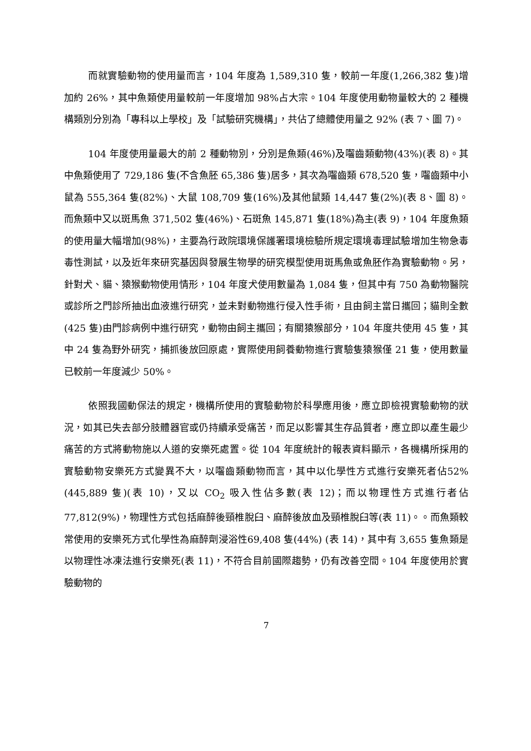而就實驗動物的使用量而言，104 年度為 1,589,310 隻，較前一年度(1,266,382 隻)增加約 26%，其中魚類使用量較前一年度增加 98%占大宗。104 年度使用動物量較大的 2 種機構類別分別為「專科以上學校」及「試驗研究機構」，共佔了總體使用量之 92% (表 7、圖 7)。
104 年度使用量最大的前 2 種動物別，分別是魚類(46%)及囓齒類動物(43%)(表 8)。其中魚類使用了 729,186 隻(不含魚胚 65,386 隻)居多，其次為囓齒類 678,520 隻，囓齒類中小鼠為 555,364 隻(82%)、大鼠 108,709 隻(16%)及其他鼠類 14,447 隻(2%)(表 8、圖 8)。而魚類中又以斑馬魚 371,502 隻(46%)、石斑魚 145,871 隻(18%)為主(表 9)，104 年度魚類的使用量大幅增加(98%)，主要為行政院環境保護署環境檢驗所規定環境毒理試驗增加生物急毒毒性測試，以及近年來研究基因與發展生物學的研究模型使用斑馬魚或魚胚作為實驗動物。另，針對犬、貓、猿猴動物使用情形，104 年度犬使用數量為 1,084 隻，但其中有 750 為動物醫院或診所之門診所抽出血液進行研究，並未對動物進行侵入性手術，且由飼主當日攜回；貓則全數(425 隻)由門診病例中進行研究，動物由飼主攜回；有關猿猴部分，104 年度共使用 45 隻，其中 24 隻為野外研究，捕抓後放回原處，實際使用飼養動物進行實驗隻猿猴僅 21 隻，使用數量已較前一年度減少 50%。
依照我國動保法的規定，機構所使用的實驗動物於科學應用後，應立即檢視實驗動物的狀況，如其已失去部分肢體器官或仍持續承受痛苦，而足以影響其生存品質者，應立即以產生最少痛苦的方式將動物施以人道的安樂死處置。從 104 年度統計的報表資料顯示，各機構所採用的實驗動物安樂死方式變異不大，以囓齒類動物而言，其中以化學性方式進行安樂死者佔52% (445,889 隻)(表 10)，又以 CO<sub>2</sub> 吸入性佔多數(表 12)；而以物理性方式進行者佔 77,812(9%)，物理性方式包括麻醉後頸椎脫臼、麻醉後放血及頸椎脫臼等(表 11)。。而魚類較常使用的安樂死方式化學性為麻醉劑浸浴性69,408 隻(44%) (表 14)，其中有 3,655 隻魚類是以物理性冰凍法進行安樂死(表 11)，不符合目前國際趨勢，仍有改善空間。104 年度使用於實驗動物的
7